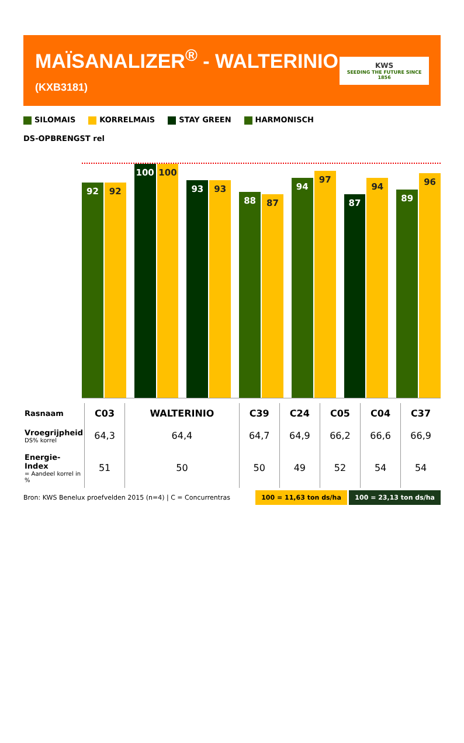MAÏSANALIZER<sup>®</sup> - WALTERINIO (KXB3181)
KWS
SEEDING THE FUTURE SINCE 1856
SILOMAIS
KORRELMAIS
STAY GREEN
HARMONISCH
DS-OPBRENGST rel
92
92
100
100
93
93
88
87
94
97
87
94
89
96
| Rasnaam | C03 | WALTERINIO | C39 | C24 | C05 | C04 | C37 |
| --- | --- | --- | --- | --- | --- | --- | --- |
| Vroegrijpheid DS% korrel | 64,3 | 64,4 | 64,7 | 64,9 | 66,2 | 66,6 | 66,9 |
| Energie-Index = Aandeel korrel in % | 51 | 50 | 50 | 49 | 52 | 54 | 54 |
Bron: KWS Benelux proefvelden 2015 (n=4) | C = Concurrentras 100 = 11,63 ton ds/ha 100 = 23,13 ton ds/ha